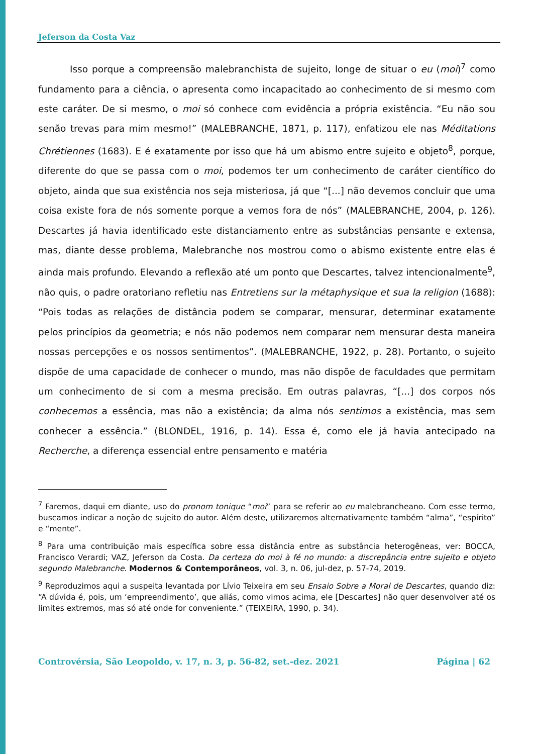Jeferson da Costa Vaz
Isso porque a compreensão malebranchista de sujeito, longe de situar o eu (moi)<sup>7</sup> como fundamento para a ciência, o apresenta como incapacitado ao conhecimento de si mesmo com este caráter. De si mesmo, o moi só conhece com evidência a própria existência. “Eu não sou senão trevas para mim mesmo!” (MALEBRANCHE, 1871, p. 117), enfatizou ele nas Méditations Chrétiennes (1683). E é exatamente por isso que há um abismo entre sujeito e objeto<sup>8</sup>, porque, diferente do que se passa com o moi, podemos ter um conhecimento de caráter científico do objeto, ainda que sua existência nos seja misteriosa, já que “[...] não devemos concluir que uma coisa existe fora de nós somente porque a vemos fora de nós” (MALEBRANCHE, 2004, p. 126). Descartes já havia identificado este distanciamento entre as substâncias pensante e extensa, mas, diante desse problema, Malebranche nos mostrou como o abismo existente entre elas é ainda mais profundo. Elevando a reflexão até um ponto que Descartes, talvez intencionalmente<sup>9</sup>, não quis, o padre oratoriano refletiu nas Entretiens sur la métaphysique et sua la religion (1688): “Pois todas as relações de distância podem se comparar, mensurar, determinar exatamente pelos princípios da geometria; e nós não podemos nem comparar nem mensurar desta maneira nossas percepções e os nossos sentimentos”. (MALEBRANCHE, 1922, p. 28). Portanto, o sujeito dispõe de uma capacidade de conhecer o mundo, mas não dispõe de faculdades que permitam um conhecimento de si com a mesma precisão. Em outras palavras, “[...] dos corpos nós conhecemos a essência, mas não a existência; da alma nós sentimos a existência, mas sem conhecer a essência.” (BLONDEL, 1916, p. 14). Essa é, como ele já havia antecipado na Recherche, a diferença essencial entre pensamento e matéria
<sup>7</sup> Faremos, daqui em diante, uso do pronom tonique “moi” para se referir ao eu malebrancheano. Com esse termo, buscamos indicar a noção de sujeito do autor. Além deste, utilizaremos alternativamente também “alma”, “espírito” e “mente”.
<sup>8</sup> Para uma contribuição mais específica sobre essa distância entre as substância heterogêneas, ver: BOCCA, Francisco Verardi; VAZ, Jeferson da Costa. Da certeza do moi à fé no mundo: a discrepância entre sujeito e objeto segundo Malebranche. Modernos & Contemporâneos, vol. 3, n. 06, jul-dez, p. 57-74, 2019.
<sup>9</sup> Reproduzimos aqui a suspeita levantada por Lívio Teixeira em seu Ensaio Sobre a Moral de Descartes, quando diz: “A dúvida é, pois, um ‘empreendimento’, que aliás, como vimos acima, ele [Descartes] não quer desenvolver até os limites extremos, mas só até onde for conveniente.” (TEIXEIRA, 1990, p. 34).
Controvérsia, São Leopoldo, v. 17, n. 3, p. 56-82, set.-dez. 2021 Página | 62